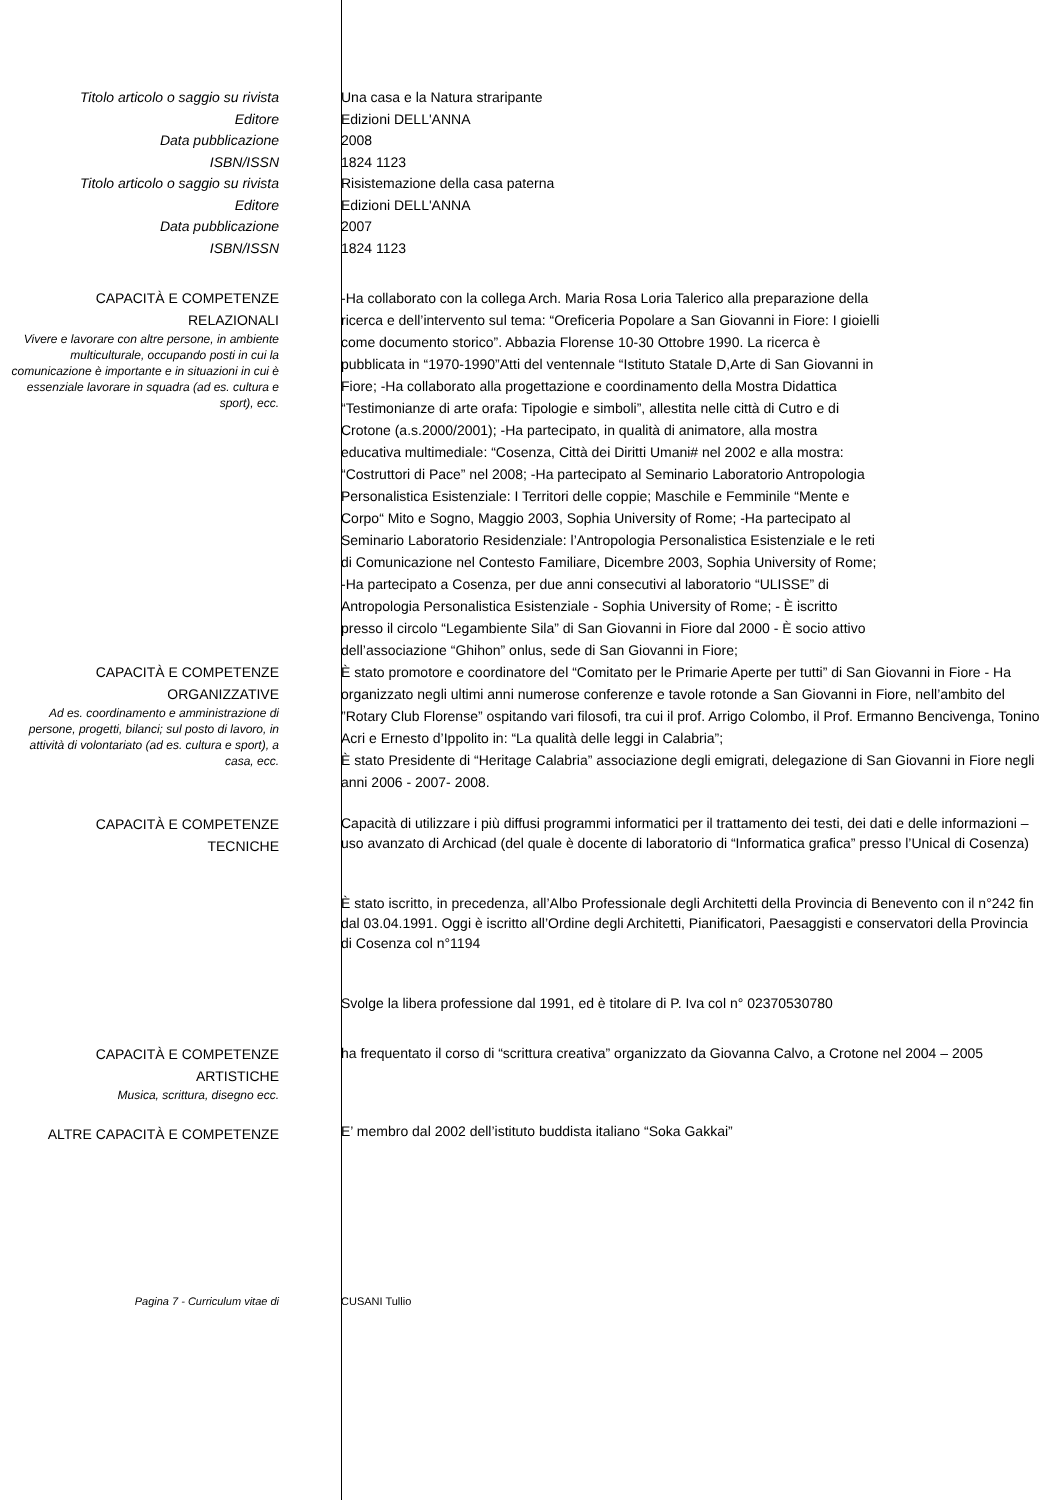Titolo articolo o saggio su rivista
Editore
Data pubblicazione
ISBN/ISSN
Titolo articolo o saggio su rivista
Editore
Data pubblicazione
ISBN/ISSN
Una casa e la Natura straripante
Edizioni DELL'ANNA
2008
1824 1123
Risistemazione della casa paterna
Edizioni DELL'ANNA
2007
1824 1123
CAPACITÀ E COMPETENZE
RELAZIONALI
Vivere e lavorare con altre persone, in ambiente multiculturale, occupando posti in cui la comunicazione è importante e in situazioni in cui è essenziale lavorare in squadra (ad es. cultura e sport), ecc.
-Ha collaborato con la collega Arch. Maria Rosa Loria Talerico alla preparazione della ricerca e dell’intervento sul tema: “Oreficeria Popolare a San Giovanni in Fiore: I gioielli come documento storico”. Abbazia Florense 10-30 Ottobre 1990. La ricerca è pubblicata in “1970-1990”Atti del ventennale “Istituto Statale D,Arte di San Giovanni in Fiore; -Ha collaborato alla progettazione e coordinamento della Mostra Didattica “Testimonianze di arte orafa: Tipologie e simboli”, allestita nelle città di Cutro e di Crotone (a.s.2000/2001); -Ha partecipato, in qualità di animatore, alla mostra educativa multimediale: “Cosenza, Città dei Diritti Umani# nel 2002 e alla mostra: “Costruttori di Pace” nel 2008; -Ha partecipato al Seminario Laboratorio Antropologia Personalistica Esistenziale: I Territori delle coppie; Maschile e Femminile “Mente e Corpo“ Mito e Sogno, Maggio 2003, Sophia University of Rome; -Ha partecipato al Seminario Laboratorio Residenziale: l’Antropologia Personalistica Esistenziale e le reti di Comunicazione nel Contesto Familiare, Dicembre 2003, Sophia University of Rome; -Ha partecipato a Cosenza, per due anni consecutivi al laboratorio “ULISSE” di Antropologia Personalistica Esistenziale - Sophia University of Rome; - È iscritto presso il circolo “Legambiente Sila” di San Giovanni in Fiore dal 2000 - È socio attivo dell’associazione “Ghihon” onlus, sede di San Giovanni in Fiore;
CAPACITÀ E COMPETENZE
ORGANIZZATIVE
Ad es. coordinamento e amministrazione di persone, progetti, bilanci; sul posto di lavoro, in attività di volontariato (ad es. cultura e sport), a casa, ecc.
È stato promotore e coordinatore del “Comitato per le Primarie Aperte per tutti” di San Giovanni in Fiore - Ha organizzato negli ultimi anni numerose conferenze e tavole rotonde a San Giovanni in Fiore, nell’ambito del ”Rotary Club Florense” ospitando vari filosofi, tra cui il prof. Arrigo Colombo, il Prof. Ermanno Bencivenga, Tonino Acri e Ernesto d’Ippolito in: “La qualità delle leggi in Calabria”;
È stato Presidente di “Heritage Calabria” associazione degli emigrati, delegazione di San Giovanni in Fiore negli anni 2006 - 2007- 2008.
CAPACITÀ E COMPETENZE
TECNICHE
Capacità di utilizzare i più diffusi programmi informatici per il trattamento dei testi, dei dati e delle informazioni – uso avanzato di Archicad (del quale è docente di laboratorio di “Informatica grafica” presso l’Unical di Cosenza)
È stato iscritto, in precedenza, all’Albo Professionale degli Architetti della Provincia di Benevento con il n°242 fin dal 03.04.1991. Oggi è iscritto all’Ordine degli Architetti, Pianificatori, Paesaggisti e conservatori della Provincia di Cosenza col n°1194
Svolge la libera professione dal 1991, ed è titolare di P. Iva col n° 02370530780
CAPACITÀ E COMPETENZE
ARTISTICHE
Musica, scrittura, disegno ecc.
ha frequentato il corso di “scrittura creativa” organizzato da Giovanna Calvo, a Crotone nel 2004 – 2005
ALTRE CAPACITÀ E COMPETENZE
E’ membro dal 2002 dell’istituto buddista italiano “Soka Gakkai”
Pagina 7 - Curriculum vitae di CUSANI Tullio